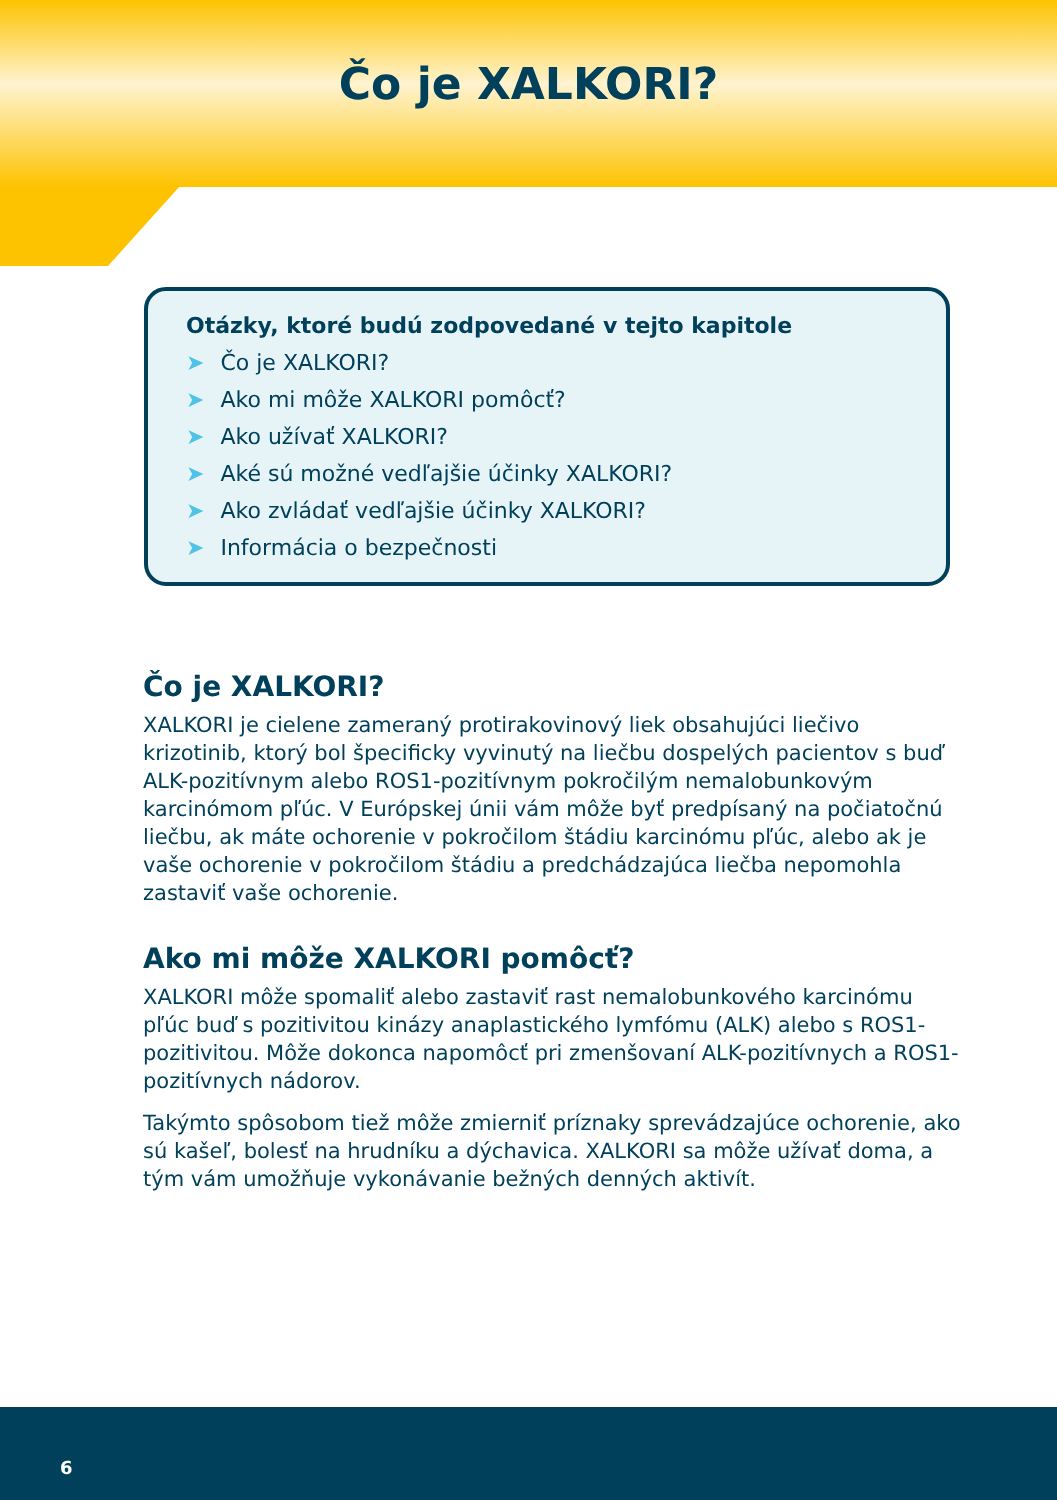Čo je XALKORI?
Otázky, ktoré budú zodpovedané v tejto kapitole
➤ Čo je XALKORI?
➤ Ako mi môže XALKORI pomôcť?
➤ Ako užívať XALKORI?
➤ Aké sú možné vedľajšie účinky XALKORI?
➤ Ako zvládať vedľajšie účinky XALKORI?
➤ Informácia o bezpečnosti
Čo je XALKORI?
XALKORI je cielene zameraný protirakovinový liek obsahujúci liečivo krizotinib, ktorý bol špecificky vyvinutý na liečbu dospelých pacientov s buď ALK-pozitívnym alebo ROS1-pozitívnym pokročilým nemalobunkovým karcinómom pľúc. V Európskej únii vám môže byť predpísaný na počiatočnú liečbu, ak máte ochorenie v pokročilom štádiu karcinómu pľúc, alebo ak je vaše ochorenie v pokročilom štádiu a predchádzajúca liečba nepomohla zastaviť vaše ochorenie.
Ako mi môže XALKORI pomôcť?
XALKORI môže spomaliť alebo zastaviť rast nemalobunkového karcinómu pľúc buď s pozitivitou kinázy anaplastického lymfómu (ALK) alebo s ROS1-pozitivitou. Môže dokonca napomôcť pri zmenšovaní ALK-pozitívnych a ROS1-pozitívnych nádorov.
Takýmto spôsobom tiež môže zmierniť príznaky sprevádzajúce ochorenie, ako sú kašeľ, bolesť na hrudníku a dýchavica. XALKORI sa môže užívať doma, a tým vám umožňuje vykonávanie bežných denných aktivít.
6